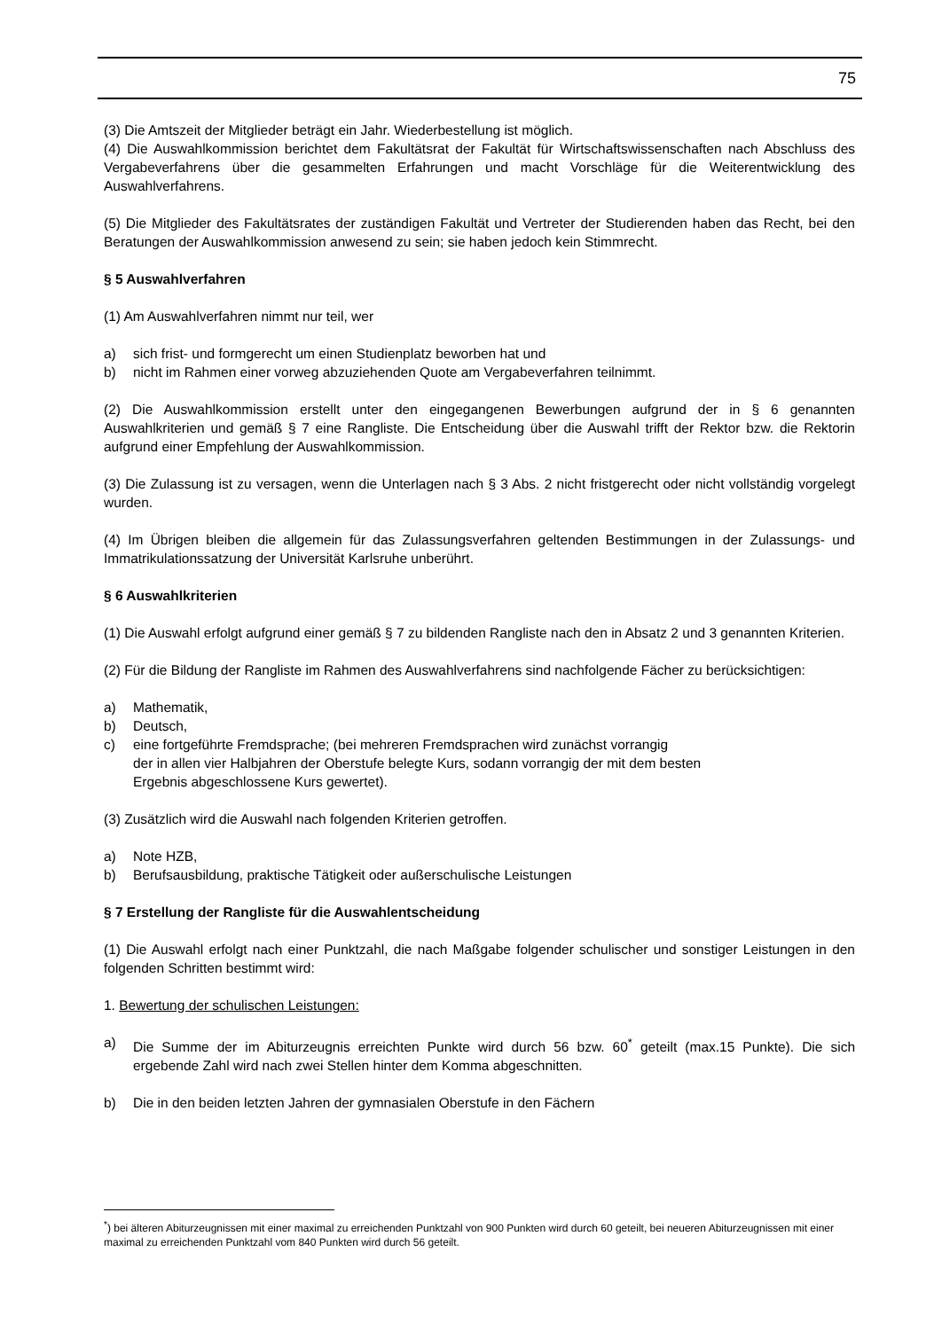75
(3) Die Amtszeit der Mitglieder beträgt ein Jahr. Wiederbestellung ist möglich.
(4) Die Auswahlkommission berichtet dem Fakultätsrat der Fakultät für Wirtschaftswissenschaften nach Abschluss des Vergabeverfahrens über die gesammelten Erfahrungen und macht Vorschläge für die Weiterentwicklung des Auswahlverfahrens.
(5) Die Mitglieder des Fakultätsrates der zuständigen Fakultät und Vertreter der Studierenden haben das Recht, bei den Beratungen der Auswahlkommission anwesend zu sein; sie haben jedoch kein Stimmrecht.
§ 5 Auswahlverfahren
(1) Am Auswahlverfahren nimmt nur teil, wer
a) sich frist- und formgerecht um einen Studienplatz beworben hat und
b) nicht im Rahmen einer vorweg abzuziehenden Quote am Vergabeverfahren teilnimmt.
(2) Die Auswahlkommission erstellt unter den eingegangenen Bewerbungen aufgrund der in § 6 genannten Auswahlkriterien und gemäß § 7 eine Rangliste. Die Entscheidung über die Auswahl trifft der Rektor bzw. die Rektorin aufgrund einer Empfehlung der Auswahlkommission.
(3) Die Zulassung ist zu versagen, wenn die Unterlagen nach § 3 Abs. 2 nicht fristgerecht oder nicht vollständig vorgelegt wurden.
(4) Im Übrigen bleiben die allgemein für das Zulassungsverfahren geltenden Bestimmungen in der Zulassungs- und Immatrikulationssatzung der Universität Karlsruhe unberührt.
§ 6 Auswahlkriterien
(1) Die Auswahl erfolgt aufgrund einer gemäß § 7 zu bildenden Rangliste nach den in Absatz 2 und 3 genannten Kriterien.
(2) Für die Bildung der Rangliste im Rahmen des Auswahlverfahrens sind nachfolgende Fächer zu berücksichtigen:
a) Mathematik,
b) Deutsch,
c) eine fortgeführte Fremdsprache; (bei mehreren Fremdsprachen wird zunächst vorrangig
der in allen vier Halbjahren der Oberstufe belegte Kurs, sodann vorrangig der mit dem besten
Ergebnis abgeschlossene Kurs gewertet).
(3) Zusätzlich wird die Auswahl nach folgenden Kriterien getroffen.
a) Note HZB,
b) Berufsausbildung, praktische Tätigkeit oder außerschulische Leistungen
§ 7 Erstellung der Rangliste für die Auswahlentscheidung
(1) Die Auswahl erfolgt nach einer Punktzahl, die nach Maßgabe folgender schulischer und sonstiger Leistungen in den folgenden Schritten bestimmt wird:
1. Bewertung der schulischen Leistungen:
a) Die Summe der im Abiturzeugnis erreichten Punkte wird durch 56 bzw. 60<sup>*</sup> geteilt (max.15 Punkte). Die sich ergebende Zahl wird nach zwei Stellen hinter dem Komma abgeschnitten.
b) Die in den beiden letzten Jahren der gymnasialen Oberstufe in den Fächern
<sup>*</sup>) bei älteren Abiturzeugnissen mit einer maximal zu erreichenden Punktzahl von 900 Punkten wird durch 60 geteilt, bei neueren Abiturzeugnissen mit einer maximal zu erreichenden Punktzahl vom 840 Punkten wird durch 56 geteilt.